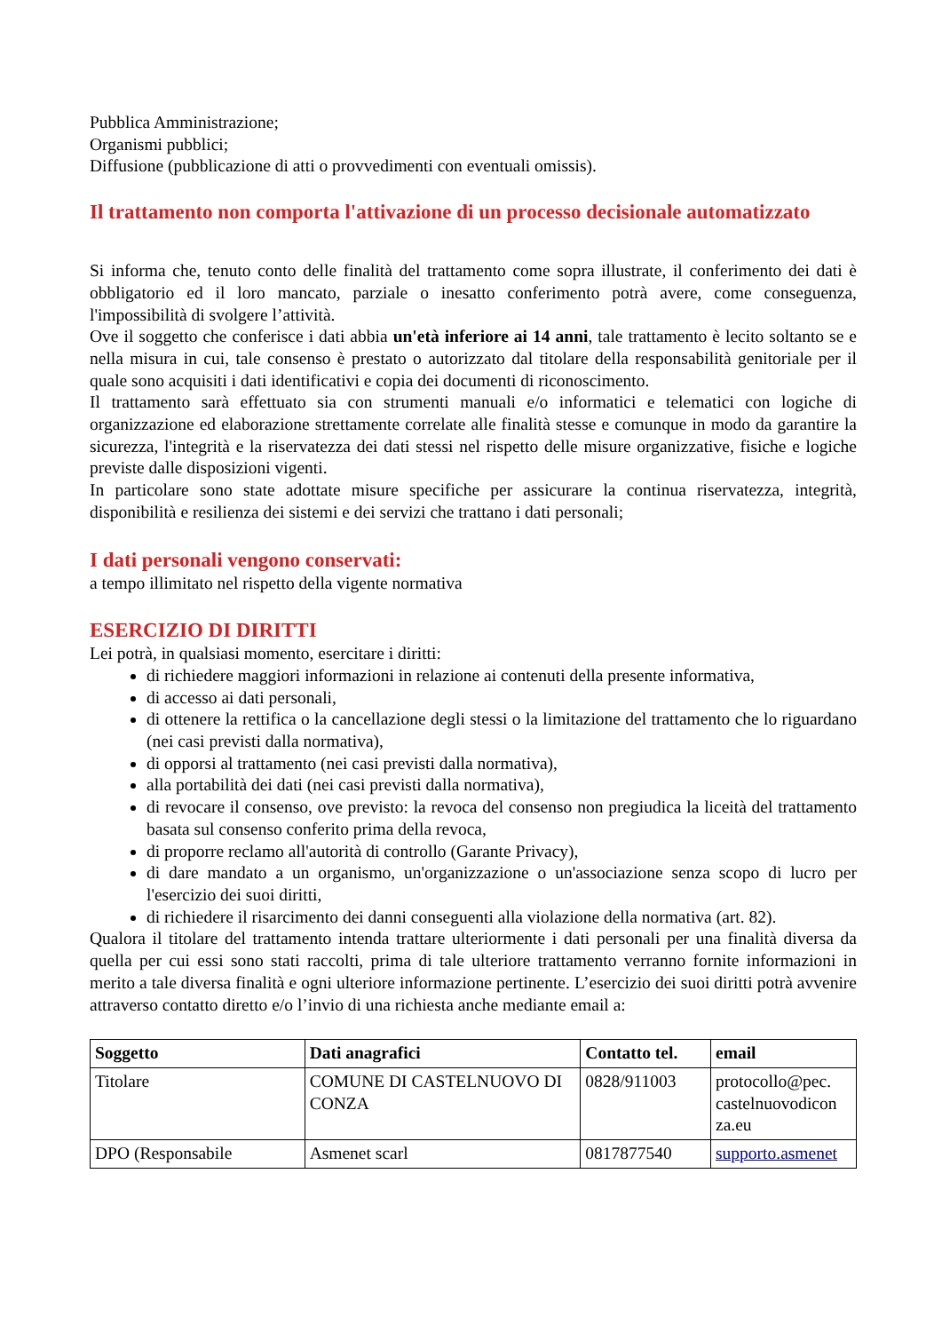Pubblica Amministrazione;
Organismi pubblici;
Diffusione (pubblicazione di atti o provvedimenti con eventuali omissis).
Il trattamento non comporta l'attivazione di un processo decisionale automatizzato
Si informa che, tenuto conto delle finalità del trattamento come sopra illustrate, il conferimento dei dati è obbligatorio ed il loro mancato, parziale o inesatto conferimento potrà avere, come conseguenza, l'impossibilità di svolgere l’attività.
Ove il soggetto che conferisce i dati abbia un'età inferiore ai 14 anni, tale trattamento è lecito soltanto se e nella misura in cui, tale consenso è prestato o autorizzato dal titolare della responsabilità genitoriale per il quale sono acquisiti i dati identificativi e copia dei documenti di riconoscimento.
Il trattamento sarà effettuato sia con strumenti manuali e/o informatici e telematici con logiche di organizzazione ed elaborazione strettamente correlate alle finalità stesse e comunque in modo da garantire la sicurezza, l'integrità e la riservatezza dei dati stessi nel rispetto delle misure organizzative, fisiche e logiche previste dalle disposizioni vigenti.
In particolare sono state adottate misure specifiche per assicurare la continua riservatezza, integrità, disponibilità e resilienza dei sistemi e dei servizi che trattano i dati personali;
I dati personali vengono conservati:
a tempo illimitato nel rispetto della vigente normativa
ESERCIZIO DI DIRITTI
Lei potrà, in qualsiasi momento, esercitare i diritti:
di richiedere maggiori informazioni in relazione ai contenuti della presente informativa,
di accesso ai dati personali,
di ottenere la rettifica o la cancellazione degli stessi o la limitazione del trattamento che lo riguardano (nei casi previsti dalla normativa),
di opporsi al trattamento (nei casi previsti dalla normativa),
alla portabilità dei dati (nei casi previsti dalla normativa),
di revocare il consenso, ove previsto: la revoca del consenso non pregiudica la liceità del trattamento basata sul consenso conferito prima della revoca,
di proporre reclamo all'autorità di controllo (Garante Privacy),
di dare mandato a un organismo, un'organizzazione o un'associazione senza scopo di lucro per l'esercizio dei suoi diritti,
di richiedere il risarcimento dei danni conseguenti alla violazione della normativa (art. 82).
Qualora il titolare del trattamento intenda trattare ulteriormente i dati personali per una finalità diversa da quella per cui essi sono stati raccolti, prima di tale ulteriore trattamento verranno fornite informazioni in merito a tale diversa finalità e ogni ulteriore informazione pertinente. L’esercizio dei suoi diritti potrà avvenire attraverso contatto diretto e/o l’invio di una richiesta anche mediante email a:
| Soggetto | Dati anagrafici | Contatto tel. | email |
| --- | --- | --- | --- |
| Titolare | COMUNE DI CASTELNUOVO DI CONZA | 0828/911003 | protocollo@pec. castelnuovodicon za.eu |
| DPO (Responsabile | Asmenet scarl | 0817877540 | supporto.asmenet |